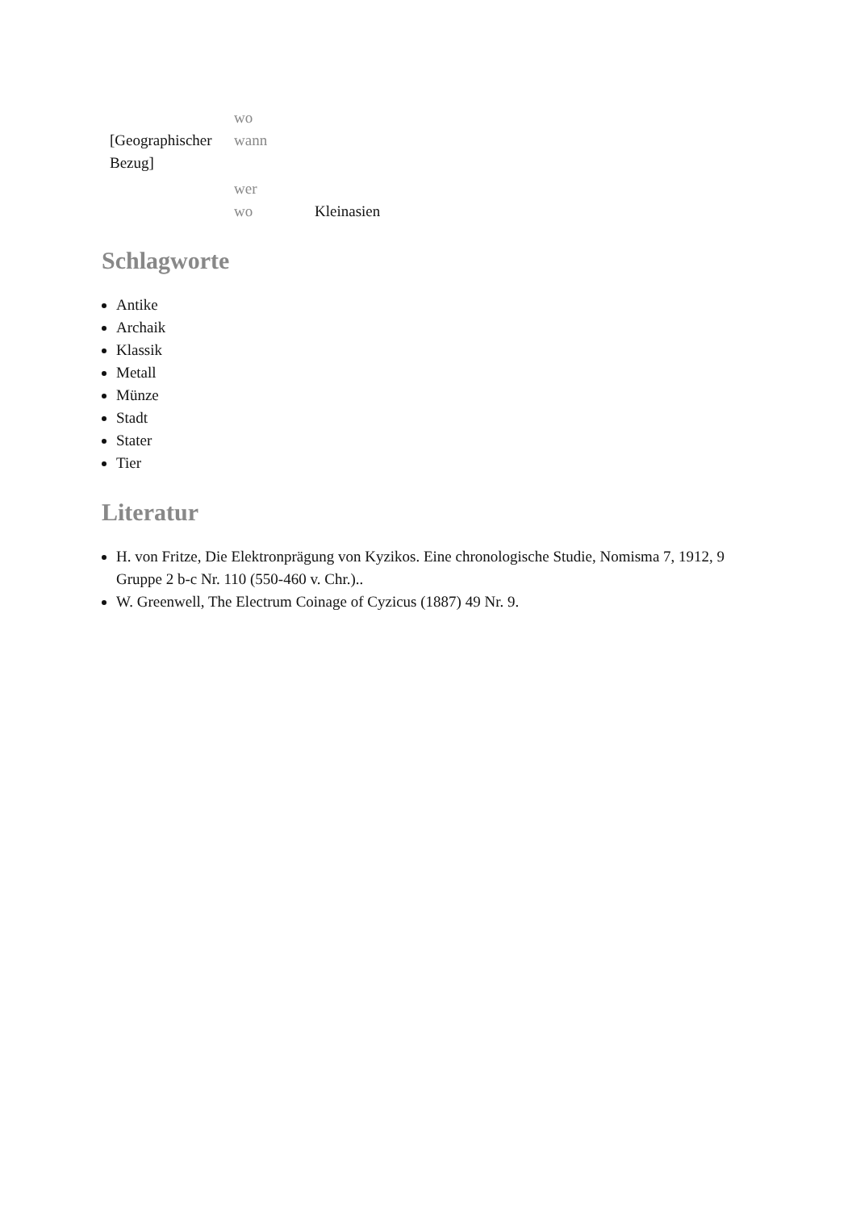| | wo | |
| [Geographischer Bezug] | wann | |
| | wer | |
| | wo | Kleinasien |
Schlagworte
Antike
Archaik
Klassik
Metall
Münze
Stadt
Stater
Tier
Literatur
H. von Fritze, Die Elektronprägung von Kyzikos. Eine chronologische Studie, Nomisma 7, 1912, 9 Gruppe 2 b-c Nr. 110 (550-460 v. Chr.)..
W. Greenwell, The Electrum Coinage of Cyzicus (1887) 49 Nr. 9.